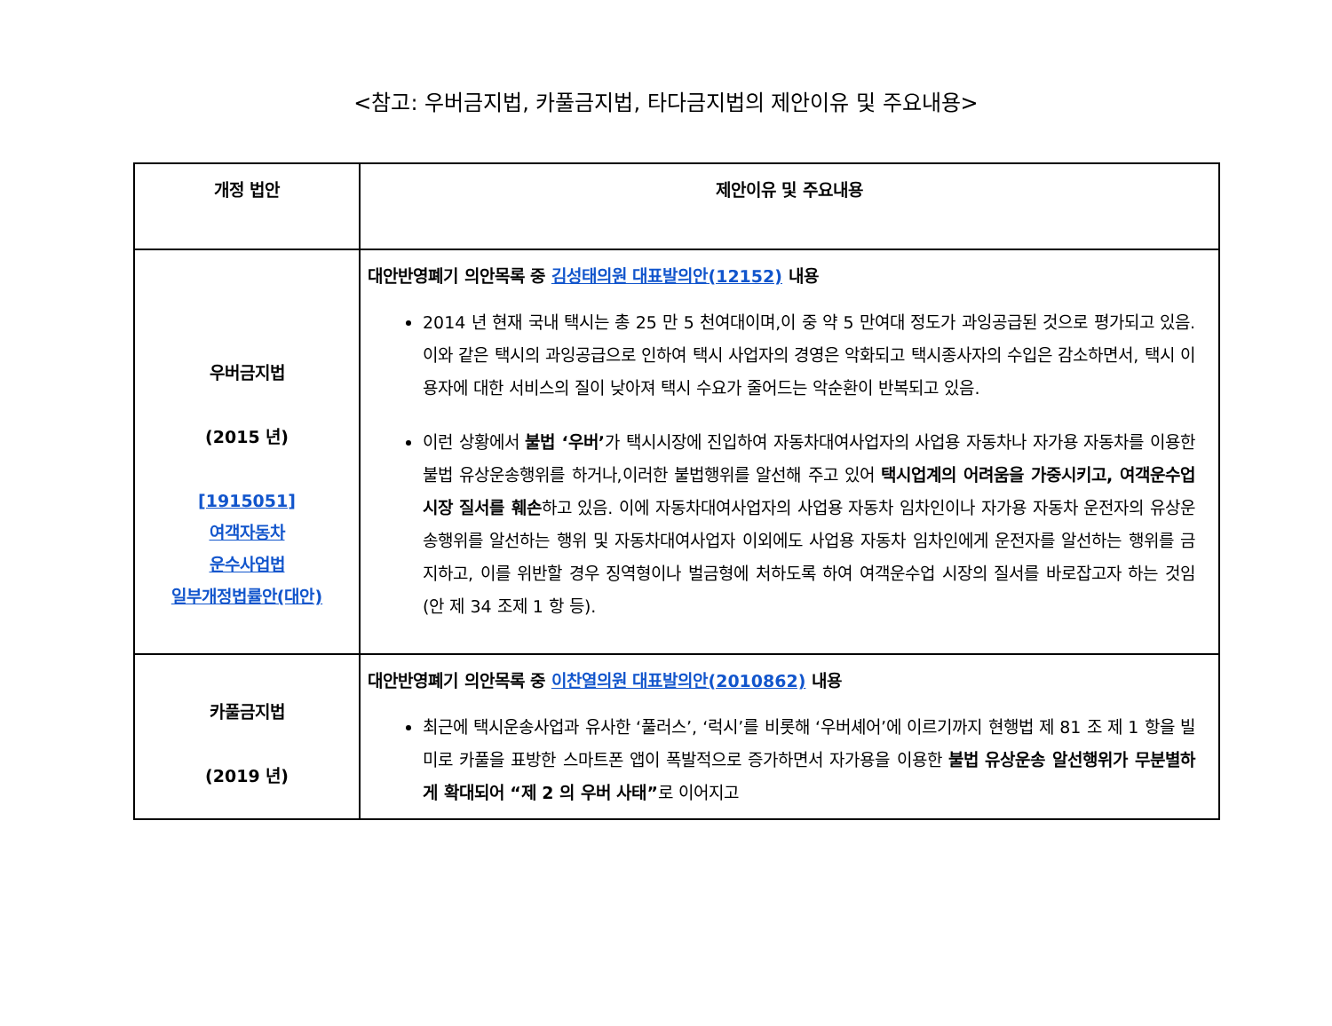<참고: 우버금지법, 카풀금지법, 타다금지법의 제안이유 및 주요내용>
| 개정 법안 | 제안이유 및 주요내용 |
| --- | --- |
| 우버금지법 (2015 년) [1915051] 여객자동차 운수사업법 일부개정법률안(대안) | 대안반영폐기 의안목록 중 김성태의원 대표발의안(12152) 내용 2014 년 현재 국내 택시는 총 25 만 5 천여대이며,이 중 약 5 만여대 정도가 과잉공급된 것으로 평가되고 있음. 이와 같은 택시의 과잉공급으로 인하여 택시 사업자의 경영은 악화되고 택시종사자의 수입은 감소하면서, 택시 이용자에 대한 서비스의 질이 낮아져 택시 수요가 줄어드는 악순환이 반복되고 있음. 이런 상황에서 불법 ‘우버’ 가 택시시장에 진입하여 자동차대여사업자의 사업용 자동차나 자가용 자동차를 이용한 불법 유상운송행위를 하거나,이러한 불법행위를 알선해 주고 있어 택시업계의 어려움을 가중시키고, 여객운수업 시장 질서를 훼손 하고 있음. 이에 자동차대여사업자의 사업용 자동차 임차인이나 자가용 자동차 운전자의 유상운송행위를 알선하는 행위 및 자동차대여사업자 이외에도 사업용 자동차 임차인에게 운전자를 알선하는 행위를 금지하고, 이를 위반할 경우 징역형이나 벌금형에 처하도록 하여 여객운수업 시장의 질서를 바로잡고자 하는 것임(안 제 34 조제 1 항 등). |
| 카풀금지법 (2019 년) | 대안반영폐기 의안목록 중 이찬열의원 대표발의안(2010862) 내용 최근에 택시운송사업과 유사한 ‘풀러스’, ‘럭시’를 비롯해 ‘우버셰어’에 이르기까지 현행법 제 81 조 제 1 항을 빌미로 카풀을 표방한 스마트폰 앱이 폭발적으로 증가하면서 자가용을 이용한 불법 유상운송 알선행위가 무분별하게 확대되어 “제 2 의 우버 사태” 로 이어지고 |